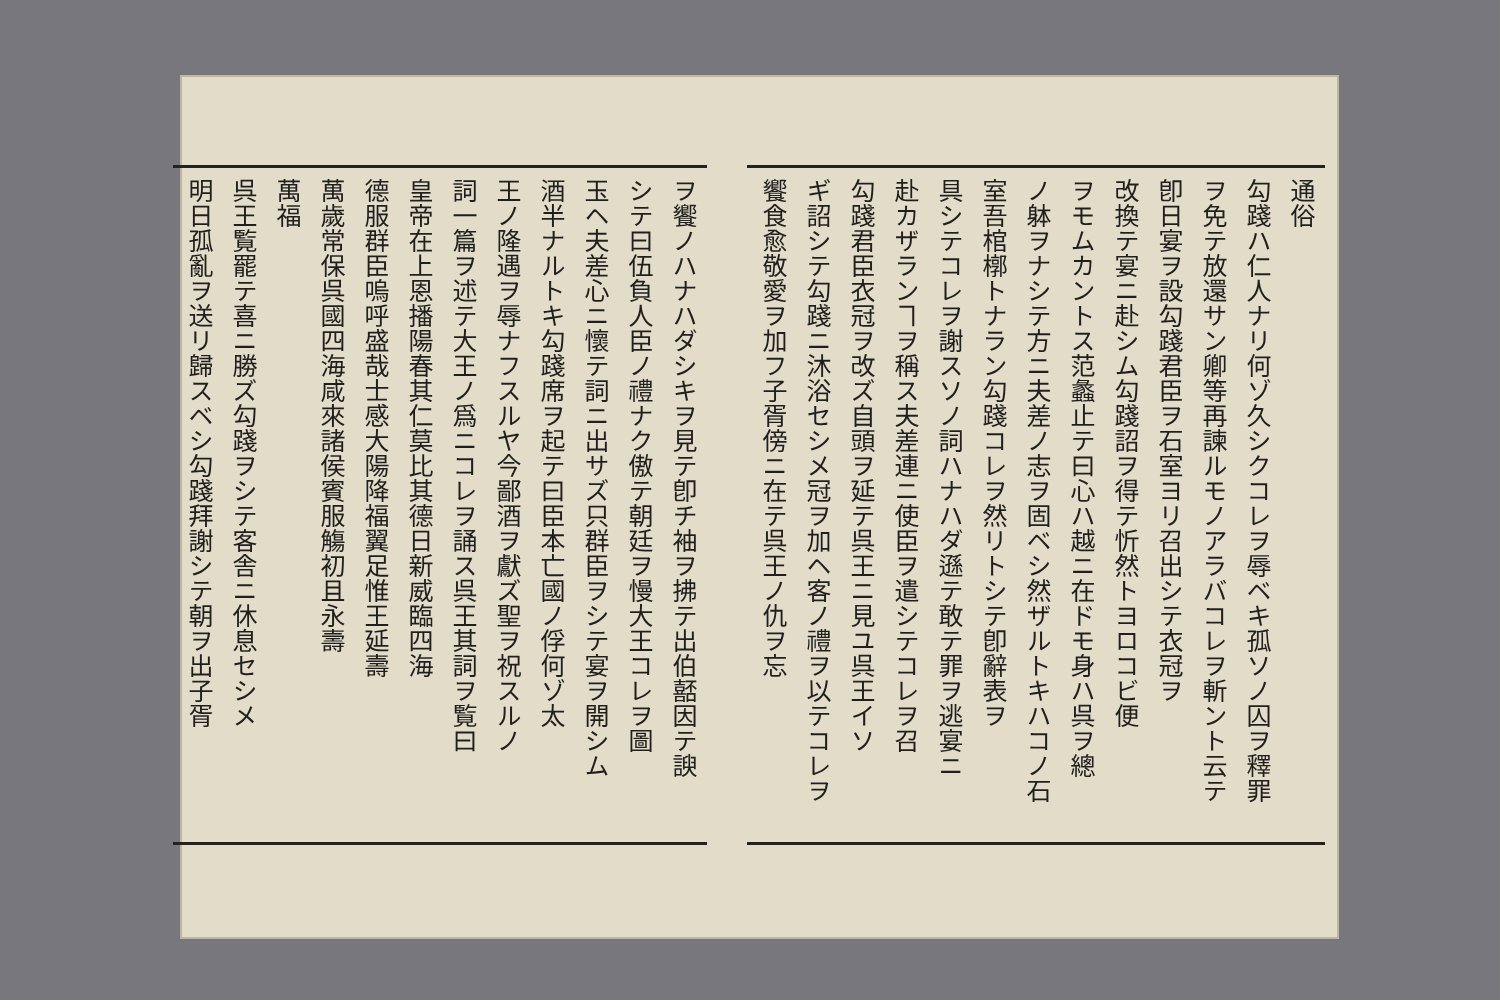通俗
勾踐ハ仁人ナリ何ゾ久シクコレヲ辱ベキ孤ソノ囚ヲ釋罪
ヲ免テ放還サン卿等再諫ルモノアラバコレヲ斬ント云テ
卽日宴ヲ設勾踐君臣ヲ石室ヨリ召出シテ衣冠ヲ
改換テ宴ニ赴シム勾踐詔ヲ得テ忻然トヨロコビ便
ヲモムカントス范蠡止テ曰心ハ越ニ在ドモ身ハ呉ヲ總
ノ躰ヲナシテ方ニ夫差ノ志ヲ固ベシ然ザルトキハコノ石
室吾棺槨トナラン勾踐コレヲ然リトシテ卽辭表ヲ
具シテコレヲ謝スソノ詞ハナハダ遜テ敢テ罪ヲ逃宴ニ
赴カザランヿヲ稱ス夫差連ニ使臣ヲ遣シテコレヲ召
勾踐君臣衣冠ヲ改ズ自頭ヲ延テ呉王ニ見ユ呉王イソ
ギ詔シテ勾踐ニ沐浴セシメ冠ヲ加ヘ客ノ禮ヲ以テコレヲ
饗食愈敬愛ヲ加フ子胥傍ニ在テ呉王ノ仇ヲ忘
ヲ饗ノハナハダシキヲ見テ卽チ袖ヲ拂テ出伯嚭因テ諛
シテ曰伍負人臣ノ禮ナク傲テ朝廷ヲ慢大王コレヲ圖
玉ヘ夫差心ニ懷テ詞ニ出サズ只群臣ヲシテ宴ヲ開シム
酒半ナルトキ勾踐席ヲ起テ曰臣本亡國ノ俘何ゾ太
王ノ隆遇ヲ辱ナフスルヤ今鄙酒ヲ獻ズ聖ヲ祝スルノ
詞一篇ヲ述テ大王ノ爲ニコレヲ誦ス呉王其詞ヲ覧曰
皇帝在上恩播陽春其仁莫比其德日新威臨四海
德服群臣嗚呼盛哉士感大陽降福翼足惟王延壽
萬歲常保呉國四海咸來諸侯賓服觴初且永壽
萬福
呉王覧罷テ喜ニ勝ズ勾踐ヲシテ客舎ニ休息セシメ
明日孤亂ヲ送リ歸スベシ勾踐拜謝シテ朝ヲ出子胥